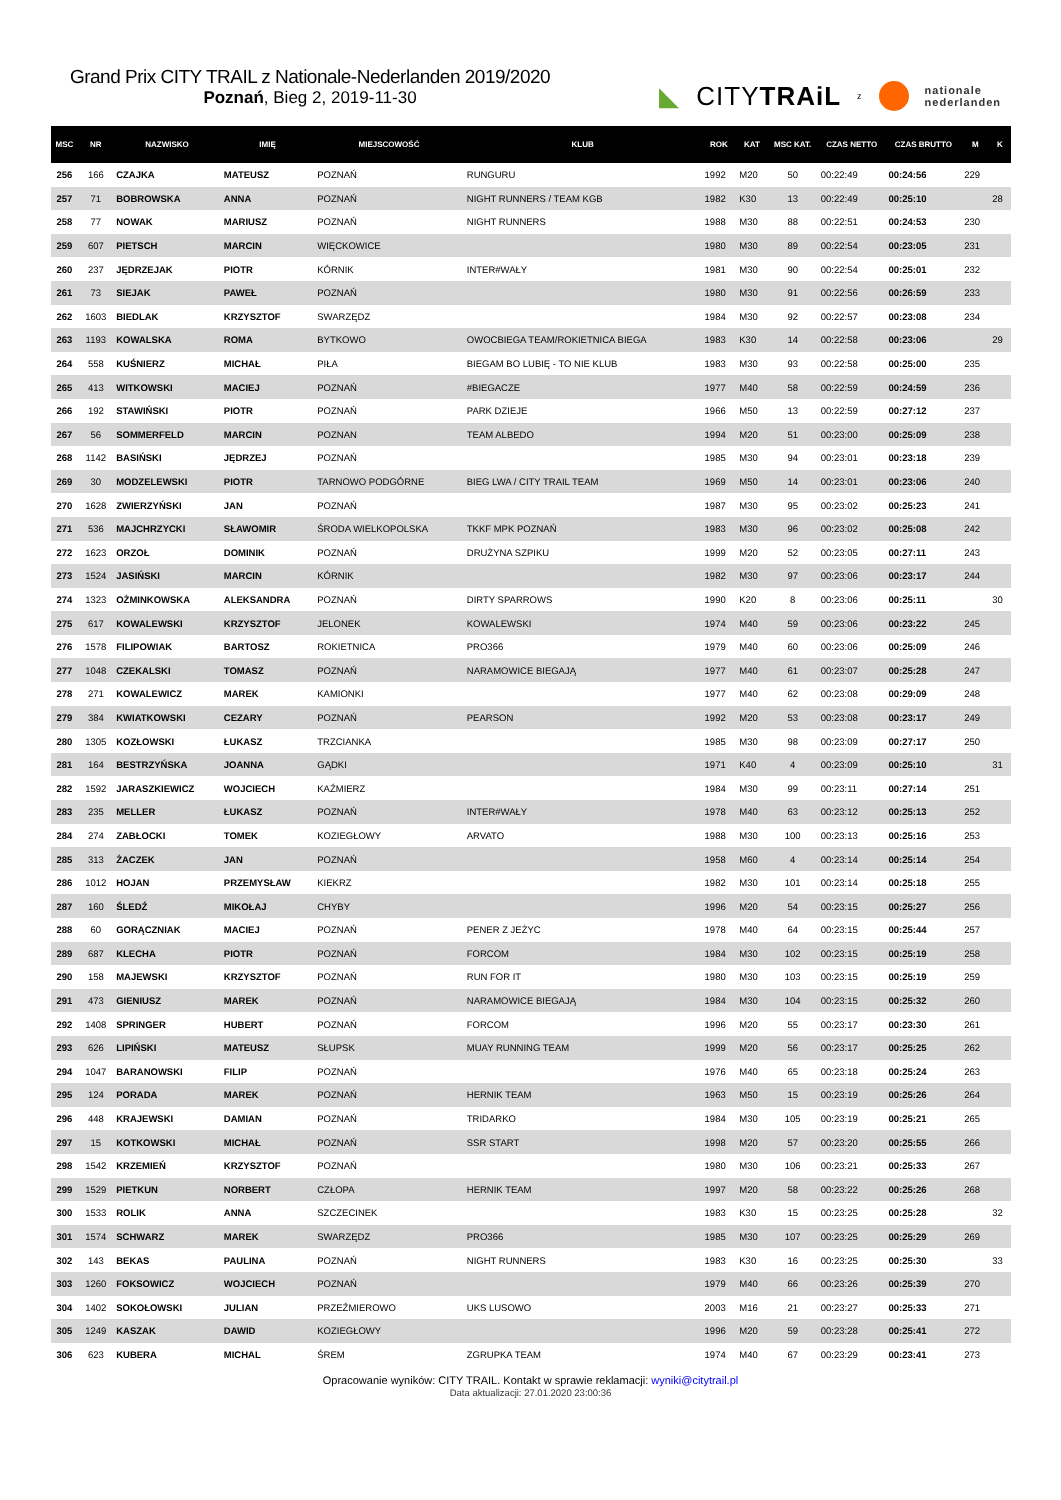Grand Prix CITY TRAIL z Nationale-Nederlanden 2019/2020
Poznań, Bieg 2, 2019-11-30
◣ CITYTRAiL z nationale
nederlanden
| MSC | NR | NAZWISKO | IMIĘ | MIEJSCOWOŚĆ | KLUB | ROK | KAT | MSC KAT. | CZAS NETTO | CZAS BRUTTO | M | K |
| --- | --- | --- | --- | --- | --- | --- | --- | --- | --- | --- | --- | --- |
| 256 | 166 | CZAJKA | MATEUSZ | POZNAŃ | RUNGURU | 1992 | M20 | 50 | 00:22:49 | 00:24:56 | 229 | |
| 257 | 71 | BOBROWSKA | ANNA | POZNAŃ | NIGHT RUNNERS / TEAM KGB | 1982 | K30 | 13 | 00:22:49 | 00:25:10 | | 28 |
| 258 | 77 | NOWAK | MARIUSZ | POZNAŃ | NIGHT RUNNERS | 1988 | M30 | 88 | 00:22:51 | 00:24:53 | 230 | |
| 259 | 607 | PIETSCH | MARCIN | WIĘCKOWICE | | 1980 | M30 | 89 | 00:22:54 | 00:23:05 | 231 | |
| 260 | 237 | JĘDRZEJAK | PIOTR | KÓRNIK | INTER#WAŁY | 1981 | M30 | 90 | 00:22:54 | 00:25:01 | 232 | |
| 261 | 73 | SIEJAK | PAWEŁ | POZNAŃ | | 1980 | M30 | 91 | 00:22:56 | 00:26:59 | 233 | |
| 262 | 1603 | BIEDLAK | KRZYSZTOF | SWARZĘDZ | | 1984 | M30 | 92 | 00:22:57 | 00:23:08 | 234 | |
| 263 | 1193 | KOWALSKA | ROMA | BYTKOWO | OWOCBIEGA TEAM/ROKIETNICA BIEGA | 1983 | K30 | 14 | 00:22:58 | 00:23:06 | | 29 |
| 264 | 558 | KUŚNIERZ | MICHAŁ | PIŁA | BIEGAM BO LUBIĘ - TO NIE KLUB | 1983 | M30 | 93 | 00:22:58 | 00:25:00 | 235 | |
| 265 | 413 | WITKOWSKI | MACIEJ | POZNAŃ | #BIEGACZE | 1977 | M40 | 58 | 00:22:59 | 00:24:59 | 236 | |
| 266 | 192 | STAWIŃSKI | PIOTR | POZNAŃ | PARK DZIEJE | 1966 | M50 | 13 | 00:22:59 | 00:27:12 | 237 | |
| 267 | 56 | SOMMERFELD | MARCIN | POZNAN | TEAM ALBEDO | 1994 | M20 | 51 | 00:23:00 | 00:25:09 | 238 | |
| 268 | 1142 | BASIŃSKI | JĘDRZEJ | POZNAŃ | | 1985 | M30 | 94 | 00:23:01 | 00:23:18 | 239 | |
| 269 | 30 | MODZELEWSKI | PIOTR | TARNOWO PODGÓRNE | BIEG LWA / CITY TRAIL TEAM | 1969 | M50 | 14 | 00:23:01 | 00:23:06 | 240 | |
| 270 | 1628 | ZWIERZYŃSKI | JAN | POZNAŃ | | 1987 | M30 | 95 | 00:23:02 | 00:25:23 | 241 | |
| 271 | 536 | MAJCHRZYCKI | SŁAWOMIR | ŚRODA WIELKOPOLSKA | TKKF MPK POZNAŃ | 1983 | M30 | 96 | 00:23:02 | 00:25:08 | 242 | |
| 272 | 1623 | ORZOŁ | DOMINIK | POZNAŃ | DRUŻYNA SZPIKU | 1999 | M20 | 52 | 00:23:05 | 00:27:11 | 243 | |
| 273 | 1524 | JASIŃSKI | MARCIN | KÓRNIK | | 1982 | M30 | 97 | 00:23:06 | 00:23:17 | 244 | |
| 274 | 1323 | OŻMINKOWSKA | ALEKSANDRA | POZNAŃ | DIRTY SPARROWS | 1990 | K20 | 8 | 00:23:06 | 00:25:11 | | 30 |
| 275 | 617 | KOWALEWSKI | KRZYSZTOF | JELONEK | KOWALEWSKI | 1974 | M40 | 59 | 00:23:06 | 00:23:22 | 245 | |
| 276 | 1578 | FILIPOWIAK | BARTOSZ | ROKIETNICA | PRO366 | 1979 | M40 | 60 | 00:23:06 | 00:25:09 | 246 | |
| 277 | 1048 | CZEKALSKI | TOMASZ | POZNAŃ | NARAMOWICE BIEGAJĄ | 1977 | M40 | 61 | 00:23:07 | 00:25:28 | 247 | |
| 278 | 271 | KOWALEWICZ | MAREK | KAMIONKI | | 1977 | M40 | 62 | 00:23:08 | 00:29:09 | 248 | |
| 279 | 384 | KWIATKOWSKI | CEZARY | POZNAŃ | PEARSON | 1992 | M20 | 53 | 00:23:08 | 00:23:17 | 249 | |
| 280 | 1305 | KOZŁOWSKI | ŁUKASZ | TRZCIANKA | | 1985 | M30 | 98 | 00:23:09 | 00:27:17 | 250 | |
| 281 | 164 | BESTRZYŃSKA | JOANNA | GĄDKI | | 1971 | K40 | 4 | 00:23:09 | 00:25:10 | | 31 |
| 282 | 1592 | JARASZKIEWICZ | WOJCIECH | KAŹMIERZ | | 1984 | M30 | 99 | 00:23:11 | 00:27:14 | 251 | |
| 283 | 235 | MELLER | ŁUKASZ | POZNAŃ | INTER#WAŁY | 1978 | M40 | 63 | 00:23:12 | 00:25:13 | 252 | |
| 284 | 274 | ZABŁOCKI | TOMEK | KOZIEGŁOWY | ARVATO | 1988 | M30 | 100 | 00:23:13 | 00:25:16 | 253 | |
| 285 | 313 | ŻACZEK | JAN | POZNAŃ | | 1958 | M60 | 4 | 00:23:14 | 00:25:14 | 254 | |
| 286 | 1012 | HOJAN | PRZEMYSŁAW | KIEKRZ | | 1982 | M30 | 101 | 00:23:14 | 00:25:18 | 255 | |
| 287 | 160 | ŚLEDŹ | MIKOŁAJ | CHYBY | | 1996 | M20 | 54 | 00:23:15 | 00:25:27 | 256 | |
| 288 | 60 | GORĄCZNIAK | MACIEJ | POZNAŃ | PENER Z JEŻYC | 1978 | M40 | 64 | 00:23:15 | 00:25:44 | 257 | |
| 289 | 687 | KLECHA | PIOTR | POZNAŃ | FORCOM | 1984 | M30 | 102 | 00:23:15 | 00:25:19 | 258 | |
| 290 | 158 | MAJEWSKI | KRZYSZTOF | POZNAŃ | RUN FOR IT | 1980 | M30 | 103 | 00:23:15 | 00:25:19 | 259 | |
| 291 | 473 | GIENIUSZ | MAREK | POZNAŃ | NARAMOWICE BIEGAJĄ | 1984 | M30 | 104 | 00:23:15 | 00:25:32 | 260 | |
| 292 | 1408 | SPRINGER | HUBERT | POZNAŃ | FORCOM | 1996 | M20 | 55 | 00:23:17 | 00:23:30 | 261 | |
| 293 | 626 | LIPIŃSKI | MATEUSZ | SŁUPSK | MUAY RUNNING TEAM | 1999 | M20 | 56 | 00:23:17 | 00:25:25 | 262 | |
| 294 | 1047 | BARANOWSKI | FILIP | POZNAŃ | | 1976 | M40 | 65 | 00:23:18 | 00:25:24 | 263 | |
| 295 | 124 | PORADA | MAREK | POZNAŃ | HERNIK TEAM | 1963 | M50 | 15 | 00:23:19 | 00:25:26 | 264 | |
| 296 | 448 | KRAJEWSKI | DAMIAN | POZNAŃ | TRIDARKO | 1984 | M30 | 105 | 00:23:19 | 00:25:21 | 265 | |
| 297 | 15 | KOTKOWSKI | MICHAŁ | POZNAŃ | SSR START | 1998 | M20 | 57 | 00:23:20 | 00:25:55 | 266 | |
| 298 | 1542 | KRZEMIEŃ | KRZYSZTOF | POZNAŃ | | 1980 | M30 | 106 | 00:23:21 | 00:25:33 | 267 | |
| 299 | 1529 | PIETKUN | NORBERT | CZŁOPA | HERNIK TEAM | 1997 | M20 | 58 | 00:23:22 | 00:25:26 | 268 | |
| 300 | 1533 | ROLIK | ANNA | SZCZECINEK | | 1983 | K30 | 15 | 00:23:25 | 00:25:28 | | 32 |
| 301 | 1574 | SCHWARZ | MAREK | SWARZĘDZ | PRO366 | 1985 | M30 | 107 | 00:23:25 | 00:25:29 | 269 | |
| 302 | 143 | BEKAS | PAULINA | POZNAŃ | NIGHT RUNNERS | 1983 | K30 | 16 | 00:23:25 | 00:25:30 | | 33 |
| 303 | 1260 | FOKSOWICZ | WOJCIECH | POZNAŃ | | 1979 | M40 | 66 | 00:23:26 | 00:25:39 | 270 | |
| 304 | 1402 | SOKOŁOWSKI | JULIAN | PRZEŹMIEROWO | UKS LUSOWO | 2003 | M16 | 21 | 00:23:27 | 00:25:33 | 271 | |
| 305 | 1249 | KASZAK | DAWID | KOZIEGŁOWY | | 1996 | M20 | 59 | 00:23:28 | 00:25:41 | 272 | |
| 306 | 623 | KUBERA | MICHAL | ŚREM | ZGRUPKA TEAM | 1974 | M40 | 67 | 00:23:29 | 00:23:41 | 273 | |
Opracowanie wyników: CITY TRAIL. Kontakt w sprawie reklamacji: wyniki@citytrail.pl
Data aktualizacji: 27.01.2020 23:00:36